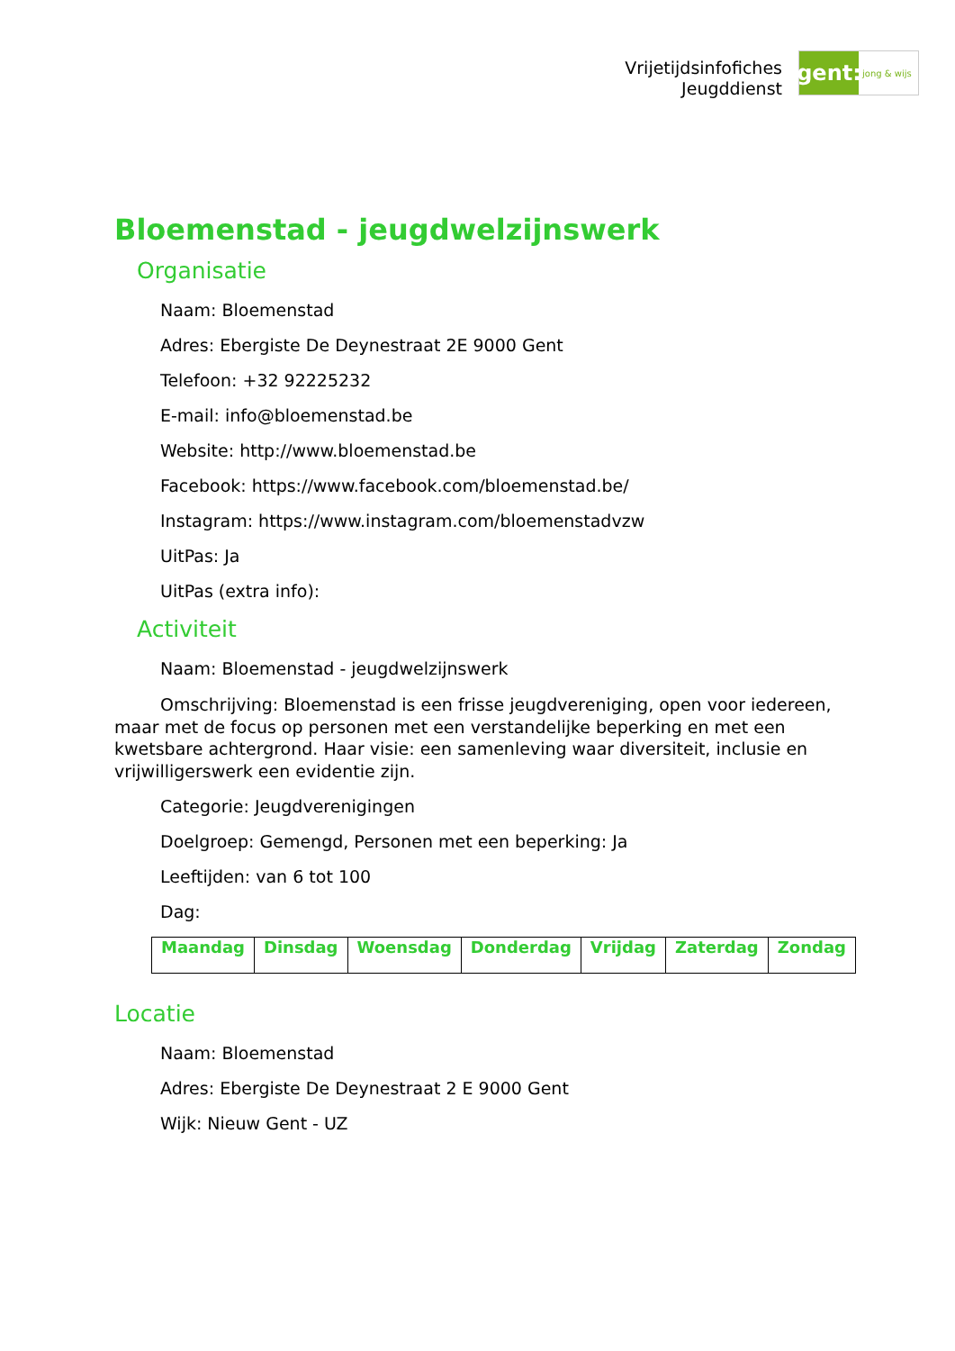Vrijetijdsinfofiches
Jeugddienst
gent:
jong & wijs
Bloemenstad - jeugdwelzijnswerk
Organisatie
Naam: Bloemenstad
Adres: Ebergiste De Deynestraat 2E 9000 Gent
Telefoon: +32 92225232
E-mail: info@bloemenstad.be
Website: http://www.bloemenstad.be
Facebook: https://www.facebook.com/bloemenstad.be/
Instagram: https://www.instagram.com/bloemenstadvzw
UitPas: Ja
UitPas (extra info):
Activiteit
Naam: Bloemenstad - jeugdwelzijnswerk
Omschrijving: Bloemenstad is een frisse jeugdvereniging, open voor iedereen, maar met de focus op personen met een verstandelijke beperking en met een kwetsbare achtergrond. Haar visie: een samenleving waar diversiteit, inclusie en vrijwilligerswerk een evidentie zijn.
Categorie: Jeugdverenigingen
Doelgroep: Gemengd, Personen met een beperking: Ja
Leeftijden: van 6 tot 100
Dag:
| Maandag | Dinsdag | Woensdag | Donderdag | Vrijdag | Zaterdag | Zondag |
| --- | --- | --- | --- | --- | --- | --- |
Locatie
Naam: Bloemenstad
Adres: Ebergiste De Deynestraat 2 E 9000 Gent
Wijk: Nieuw Gent - UZ